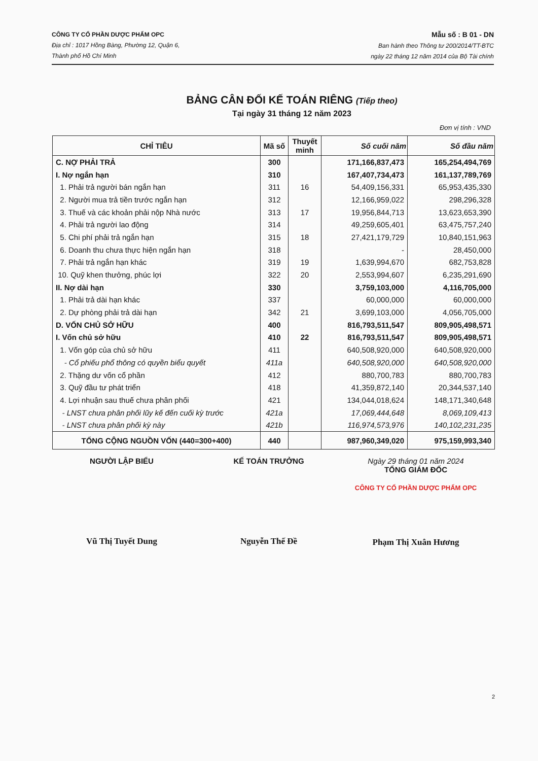CÔNG TY CỔ PHẦN DƯỢC PHẨM OPC
Địa chỉ : 1017 Hồng Bàng, Phường 12, Quận 6,
Thành phố Hồ Chí Minh
Mẫu số : B 01 - DN
Ban hành theo Thông tư 200/2014/TT-BTC
ngày 22 tháng 12 năm 2014 của Bộ Tài chính
BẢNG CÂN ĐỐI KẾ TOÁN RIÊNG (Tiếp theo)
Tại ngày 31 tháng 12 năm 2023
Đơn vị tính : VND
| CHỈ TIÊU | Mã số | Thuyết minh | Số cuối năm | Số đầu năm |
| --- | --- | --- | --- | --- |
| C. NỢ PHẢI TRẢ | 300 | | 171,166,837,473 | 165,254,494,769 |
| I. Nợ ngắn hạn | 310 | | 167,407,734,473 | 161,137,789,769 |
| 1. Phải trả người bán ngắn hạn | 311 | 16 | 54,409,156,331 | 65,953,435,330 |
| 2. Người mua trả tiền trước ngắn hạn | 312 | | 12,166,959,022 | 298,296,328 |
| 3. Thuế và các khoản phải nộp Nhà nước | 313 | 17 | 19,956,844,713 | 13,623,653,390 |
| 4. Phải trả người lao động | 314 | | 49,259,605,401 | 63,475,757,240 |
| 5. Chi phí phải trả ngắn hạn | 315 | 18 | 27,421,179,729 | 10,840,151,963 |
| 6. Doanh thu chưa thực hiện ngắn hạn | 318 | | - | 28,450,000 |
| 7. Phải trả ngắn hạn khác | 319 | 19 | 1,639,994,670 | 682,753,828 |
| 10. Quỹ khen thưởng, phúc lợi | 322 | 20 | 2,553,994,607 | 6,235,291,690 |
| II. Nợ dài hạn | 330 | | 3,759,103,000 | 4,116,705,000 |
| 1. Phải trả dài hạn khác | 337 | | 60,000,000 | 60,000,000 |
| 2. Dự phòng phải trả dài hạn | 342 | 21 | 3,699,103,000 | 4,056,705,000 |
| D. VỐN CHỦ SỞ HỮU | 400 | | 816,793,511,547 | 809,905,498,571 |
| I. Vốn chủ sở hữu | 410 | 22 | 816,793,511,547 | 809,905,498,571 |
| 1. Vốn góp của chủ sở hữu | 411 | | 640,508,920,000 | 640,508,920,000 |
| - Cổ phiếu phổ thông có quyền biểu quyết | 411a | | 640,508,920,000 | 640,508,920,000 |
| 2. Thặng dư vốn cổ phần | 412 | | 880,700,783 | 880,700,783 |
| 3. Quỹ đầu tư phát triển | 418 | | 41,359,872,140 | 20,344,537,140 |
| 4. Lợi nhuận sau thuế chưa phân phối | 421 | | 134,044,018,624 | 148,171,340,648 |
| - LNST chưa phân phối lũy kế đến cuối kỳ trước | 421a | | 17,069,444,648 | 8,069,109,413 |
| - LNST chưa phân phối kỳ này | 421b | | 116,974,573,976 | 140,102,231,235 |
| TỔNG CỘNG NGUỒN VỐN (440=300+400) | 440 | | 987,960,349,020 | 975,159,993,340 |
NGƯỜI LẬP BIỂU
Vũ Thị Tuyết Dung
KẾ TOÁN TRƯỞNG
Nguyễn Thế Đề
Ngày 29 tháng 01 năm 2024
TỔNG GIÁM ĐỐC
CÔNG TY CỔ PHẦN DƯỢC PHẨM OPC
Phạm Thị Xuân Hương
2